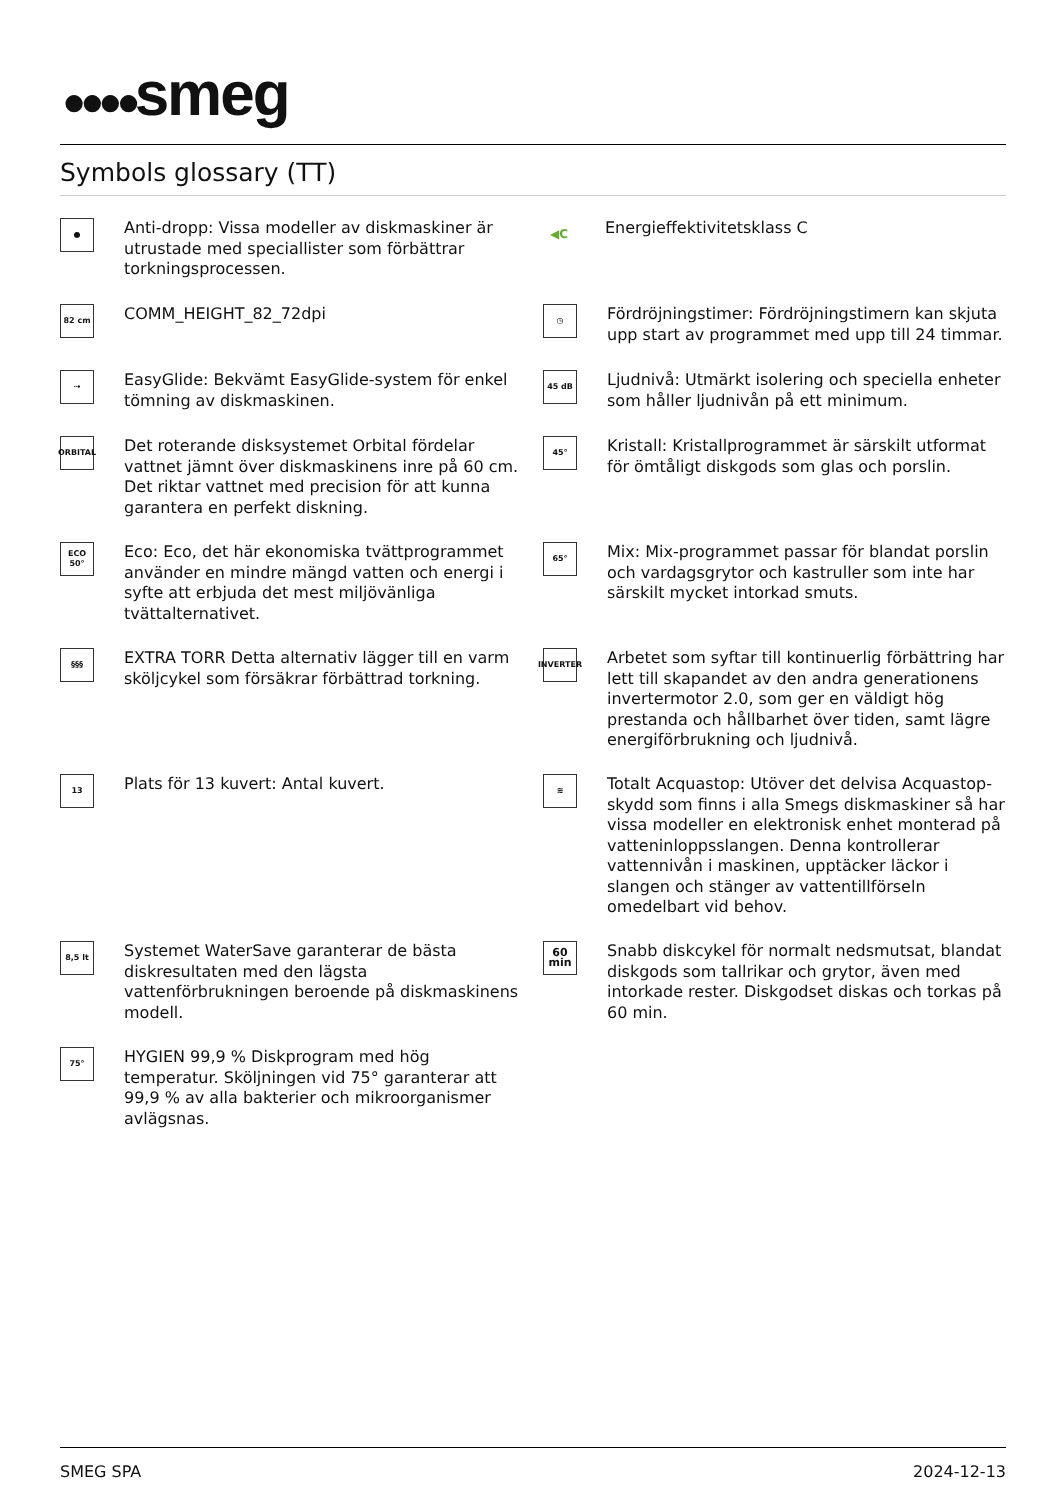●●●●smeg
Symbols glossary (TT)
●
Anti-dropp: Vissa modeller av diskmaskiner är utrustade med speciallister som förbättrar torkningsprocessen.
82 cm
COMM_HEIGHT_82_72dpi
⇢
EasyGlide: Bekvämt EasyGlide-system för enkel tömning av diskmaskinen.
ORBITAL
Det roterande disksystemet Orbital fördelar vattnet jämnt över diskmaskinens inre på 60 cm. Det riktar vattnet med precision för att kunna garantera en perfekt diskning.
ECO 50°
Eco: Eco, det här ekonomiska tvättprogrammet använder en mindre mängd vatten och energi i syfte att erbjuda det mest miljövänliga tvättalternativet.
§§§
EXTRA TORR Detta alternativ lägger till en varm sköljcykel som försäkrar förbättrad torkning.
13
Plats för 13 kuvert: Antal kuvert.
8,5 lt
Systemet WaterSave garanterar de bästa diskresultaten med den lägsta vattenförbrukningen beroende på diskmaskinens modell.
75°
HYGIEN 99,9 % Diskprogram med hög temperatur. Sköljningen vid 75° garanterar att 99,9 % av alla bakterier och mikroorganismer avlägsnas.
◀C
Energieffektivitetsklass C
◷
Fördröjningstimer: Fördröjningstimern kan skjuta upp start av programmet med upp till 24 timmar.
45 dB
Ljudnivå: Utmärkt isolering och speciella enheter som håller ljudnivån på ett minimum.
45°
Kristall: Kristallprogrammet är särskilt utformat för ömtåligt diskgods som glas och porslin.
65°
Mix: Mix-programmet passar för blandat porslin och vardagsgrytor och kastruller som inte har särskilt mycket intorkad smuts.
INVERTER
Arbetet som syftar till kontinuerlig förbättring har lett till skapandet av den andra generationens invertermotor 2.0, som ger en väldigt hög prestanda och hållbarhet över tiden, samt lägre energiförbrukning och ljudnivå.
≋
Totalt Acquastop: Utöver det delvisa Acquastop-skydd som finns i alla Smegs diskmaskiner så har vissa modeller en elektronisk enhet monterad på vatteninloppsslangen. Denna kontrollerar vattennivån i maskinen, upptäcker läckor i slangen och stänger av vattentillförseln omedelbart vid behov.
60 min
Snabb diskcykel för normalt nedsmutsat, blandat diskgods som tallrikar och grytor, även med intorkade rester. Diskgodset diskas och torkas på 60 min.
SMEG SPA 2024-12-13